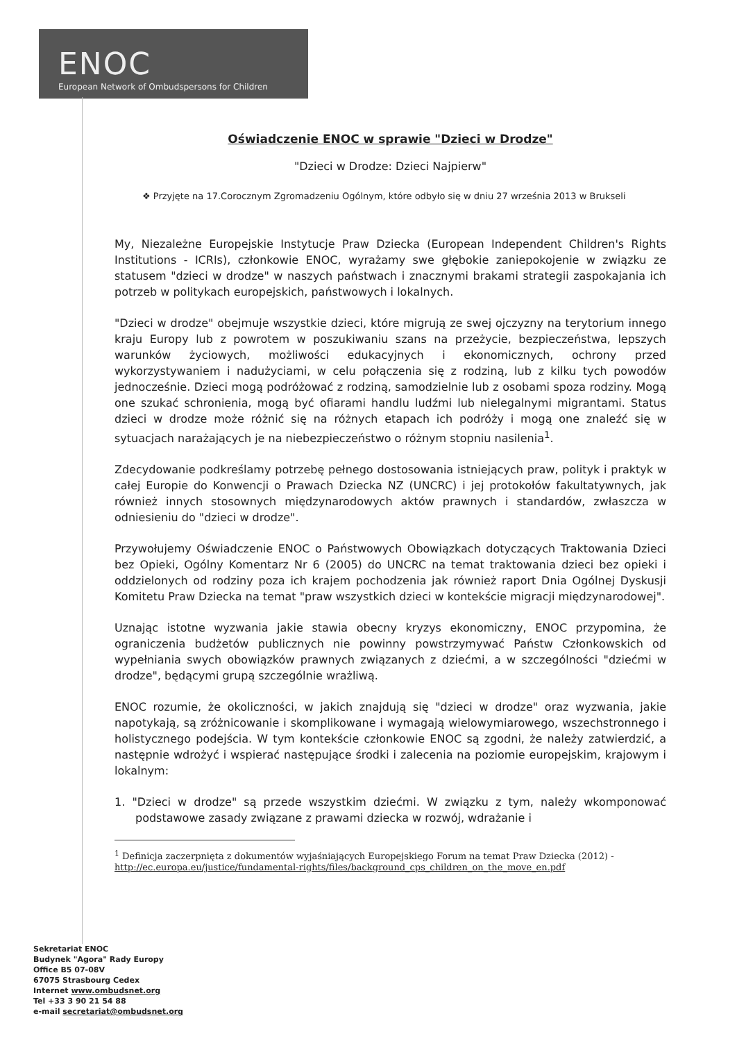ENOC
European Network of Ombudspersons for Children
Oświadczenie ENOC w sprawie "Dzieci w Drodze"
"Dzieci w Drodze: Dzieci Najpierw"
❖ Przyjęte na 17.Corocznym Zgromadzeniu Ogólnym, które odbyło się w dniu 27 września 2013 w Brukseli
My, Niezależne Europejskie Instytucje Praw Dziecka (European Independent Children's Rights Institutions - ICRIs), członkowie ENOC, wyrażamy swe głębokie zaniepokojenie w związku ze statusem "dzieci w drodze" w naszych państwach i znacznymi brakami strategii zaspokajania ich potrzeb w politykach europejskich, państwowych i lokalnych.
"Dzieci w drodze" obejmuje wszystkie dzieci, które migrują ze swej ojczyzny na terytorium innego kraju Europy lub z powrotem w poszukiwaniu szans na przeżycie, bezpieczeństwa, lepszych warunków życiowych, możliwości edukacyjnych i ekonomicznych, ochrony przed wykorzystywaniem i nadużyciami, w celu połączenia się z rodziną, lub z kilku tych powodów jednocześnie. Dzieci mogą podróżować z rodziną, samodzielnie lub z osobami spoza rodziny. Mogą one szukać schronienia, mogą być ofiarami handlu ludźmi lub nielegalnymi migrantami. Status dzieci w drodze może różnić się na różnych etapach ich podróży i mogą one znaleźć się w sytuacjach narażających je na niebezpieczeństwo o różnym stopniu nasilenia<sup>1</sup>.
Zdecydowanie podkreślamy potrzebę pełnego dostosowania istniejących praw, polityk i praktyk w całej Europie do Konwencji o Prawach Dziecka NZ (UNCRC) i jej protokołów fakultatywnych, jak również innych stosownych międzynarodowych aktów prawnych i standardów, zwłaszcza w odniesieniu do "dzieci w drodze".
Przywołujemy Oświadczenie ENOC o Państwowych Obowiązkach dotyczących Traktowania Dzieci bez Opieki, Ogólny Komentarz Nr 6 (2005) do UNCRC na temat traktowania dzieci bez opieki i oddzielonych od rodziny poza ich krajem pochodzenia jak również raport Dnia Ogólnej Dyskusji Komitetu Praw Dziecka na temat "praw wszystkich dzieci w kontekście migracji międzynarodowej".
Uznając istotne wyzwania jakie stawia obecny kryzys ekonomiczny, ENOC przypomina, że ograniczenia budżetów publicznych nie powinny powstrzymywać Państw Członkowskich od wypełniania swych obowiązków prawnych związanych z dziećmi, a w szczególności "dziećmi w drodze", będącymi grupą szczególnie wrażliwą.
ENOC rozumie, że okoliczności, w jakich znajdują się "dzieci w drodze" oraz wyzwania, jakie napotykają, są zróżnicowanie i skomplikowane i wymagają wielowymiarowego, wszechstronnego i holistycznego podejścia. W tym kontekście członkowie ENOC są zgodni, że należy zatwierdzić, a następnie wdrożyć i wspierać następujące środki i zalecenia na poziomie europejskim, krajowym i lokalnym:
1. "Dzieci w drodze" są przede wszystkim dziećmi. W związku z tym, należy wkomponować podstawowe zasady związane z prawami dziecka w rozwój, wdrażanie i
<sup>1</sup> Definicja zaczerpnięta z dokumentów wyjaśniających Europejskiego Forum na temat Praw Dziecka (2012) - http://ec.europa.eu/justice/fundamental-rights/files/background_cps_children_on_the_move_en.pdf
Sekretariat ENOC
Budynek "Agora" Rady Europy
Office B5 07-08V
67075 Strasbourg Cedex
Internet www.ombudsnet.org
Tel +33 3 90 21 54 88
e-mail secretariat@ombudsnet.org